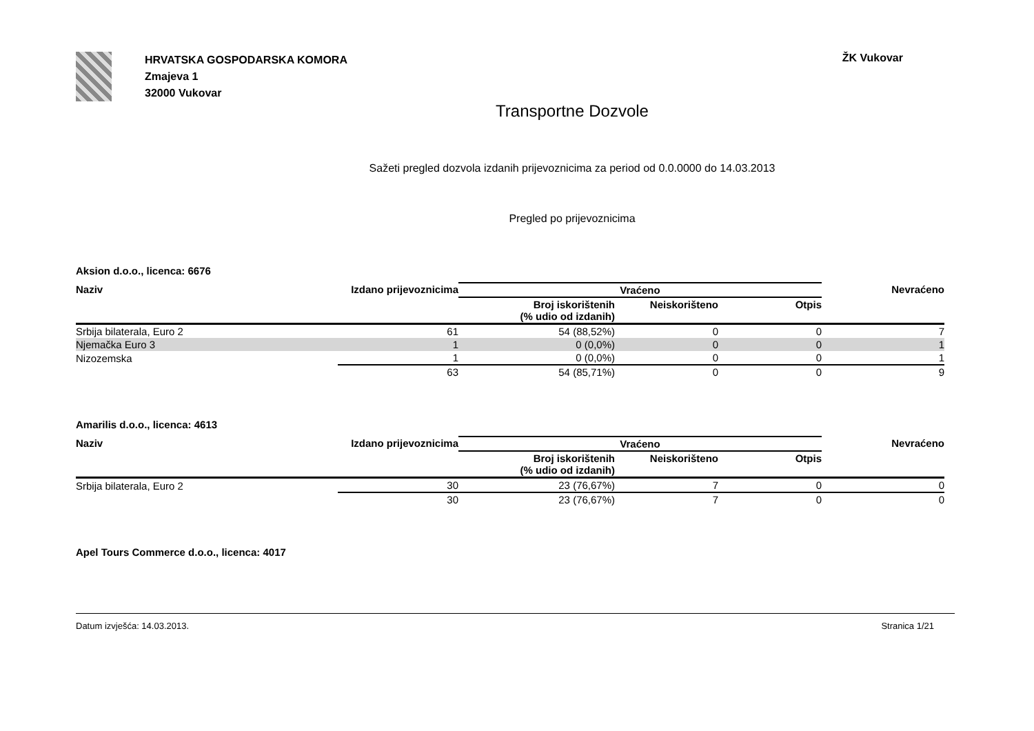HRVATSKA GOSPODARSKA KOMORA
Zmajeva 1
32000 Vukovar
ŽK Vukovar
Transportne Dozvole
Sažeti pregled dozvola izdanih prijevoznicima za period od 0.0.0000 do 14.03.2013
Pregled po prijevoznicima
Aksion d.o.o., licenca: 6676
| Naziv | Izdano prijevoznicima | Vraćeno | | | Nevraćeno |
| --- | --- | --- | --- | --- | --- |
| | | Broj iskorištenih (% udio od izdanih) | Neiskorišteno | Otpis | |
| Srbija bilaterala, Euro 2 | 61 | 54 (88,52%) | 0 | 0 | 7 |
| Njemačka Euro 3 | 1 | 0 (0,0%) | 0 | 0 | 1 |
| Nizozemska | 1 | 0 (0,0%) | 0 | 0 | 1 |
| | 63 | 54 (85,71%) | 0 | 0 | 9 |
Amarilis d.o.o., licenca: 4613
| Naziv | Izdano prijevoznicima | Vraćeno | | | Nevraćeno |
| --- | --- | --- | --- | --- | --- |
| | | Broj iskorištenih (% udio od izdanih) | Neiskorišteno | Otpis | |
| Srbija bilaterala, Euro 2 | 30 | 23 (76,67%) | 7 | 0 | 0 |
| | 30 | 23 (76,67%) | 7 | 0 | 0 |
Apel Tours Commerce d.o.o., licenca: 4017
Datum izvješća: 14.03.2013. Stranica 1/21